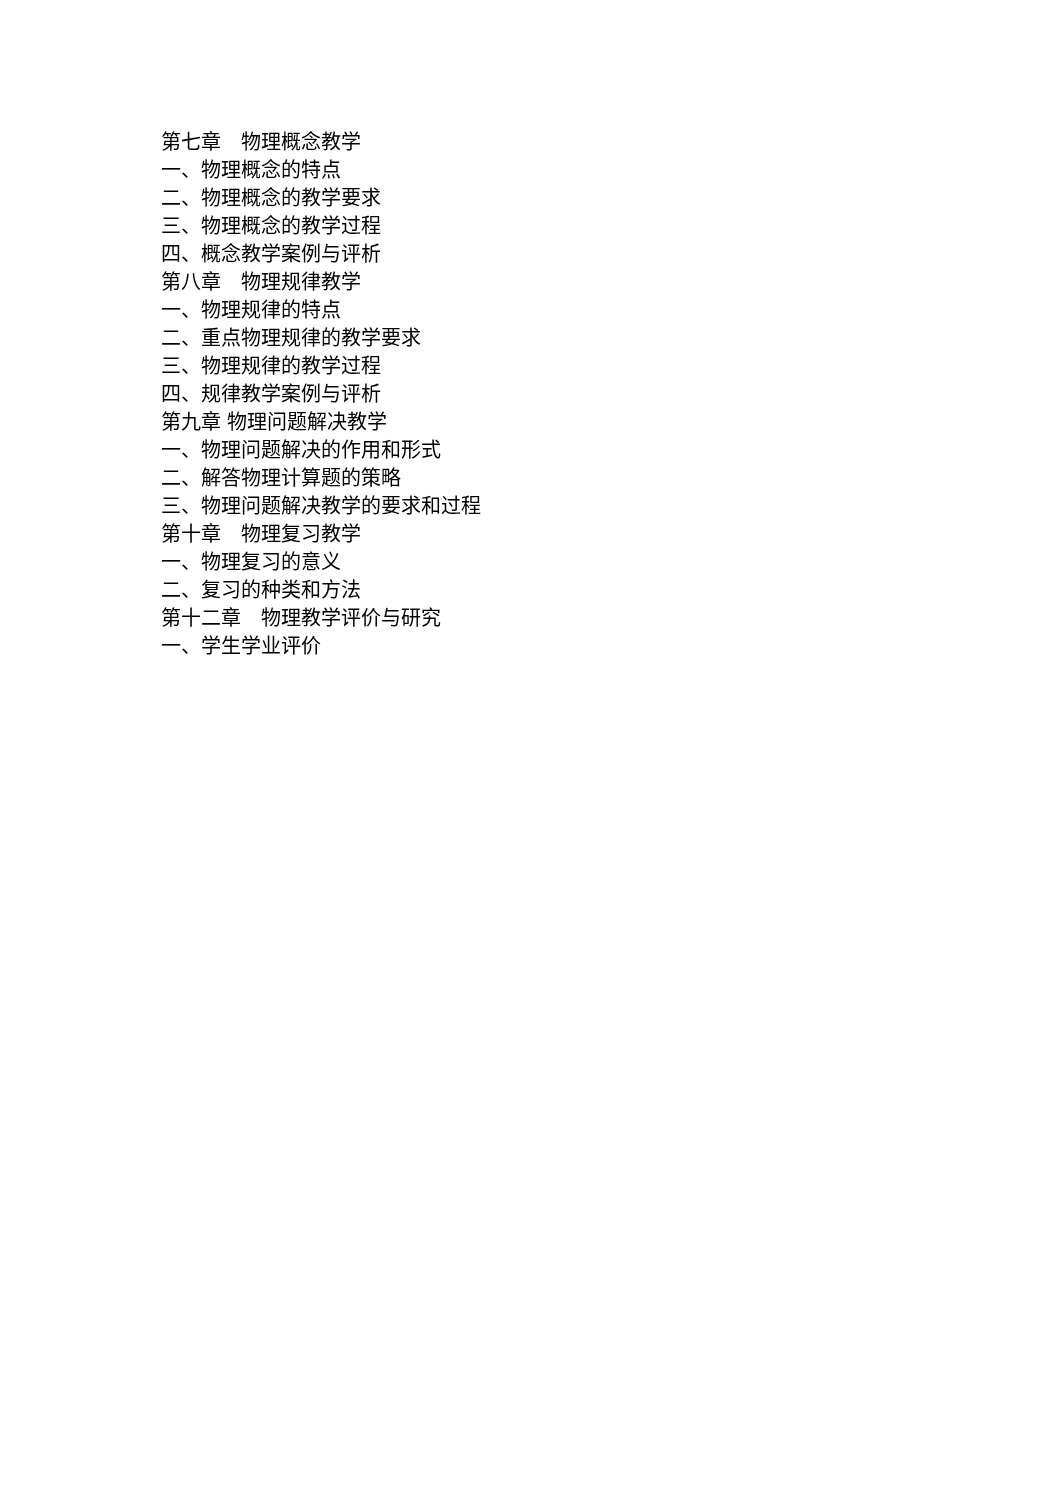第七章　物理概念教学
一、物理概念的特点
二、物理概念的教学要求
三、物理概念的教学过程
四、概念教学案例与评析
第八章　物理规律教学
一、物理规律的特点
二、重点物理规律的教学要求
三、物理规律的教学过程
四、规律教学案例与评析
第九章 物理问题解决教学
一、物理问题解决的作用和形式
二、解答物理计算题的策略
三、物理问题解决教学的要求和过程
第十章　物理复习教学
一、物理复习的意义
二、复习的种类和方法
第十二章　物理教学评价与研究
一、学生学业评价